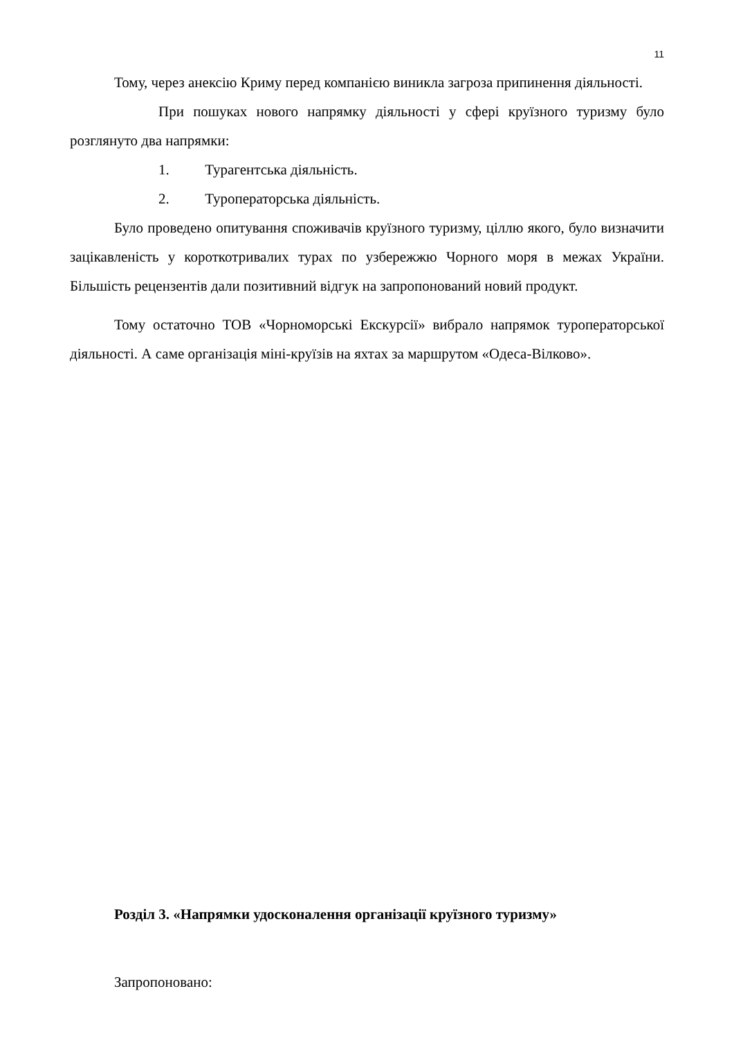11
Тому, через анексію Криму перед компанією виникла загроза припинення діяльності.
При пошуках нового напрямку діяльності у сфері круїзного туризму було розглянуто два напрямки:
1. Турагентська діяльність.
2. Туроператорська діяльність.
Було проведено опитування споживачів круїзного туризму, ціллю якого, було визначити зацікавленість у короткотривалих турах по узбережжю Чорного моря в межах України. Більшість рецензентів дали позитивний відгук на запропонований новий продукт.
Тому остаточно ТОВ «Чорноморські Екскурсії» вибрало напрямок туроператорської діяльності. А саме організація міні-круїзів на яхтах за маршрутом «Одеса-Вілково».
Розділ 3. «Напрямки удосконалення організації круїзного туризму»
Запропоновано: